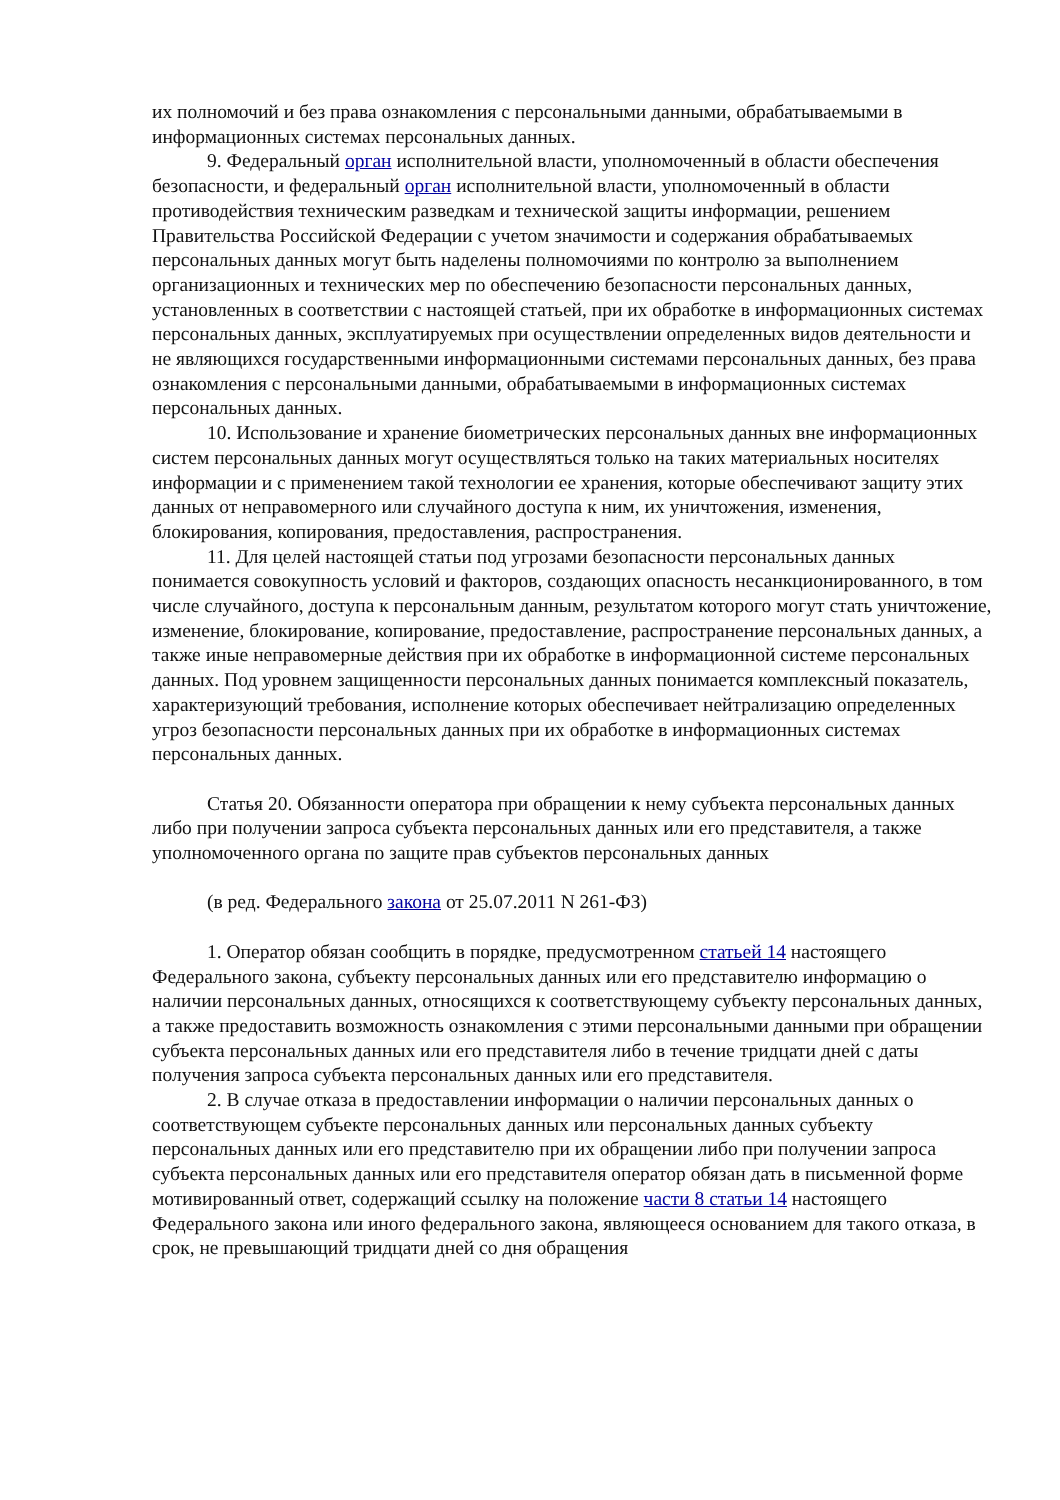их полномочий и без права ознакомления с персональными данными, обрабатываемыми в информационных системах персональных данных.
9. Федеральный орган исполнительной власти, уполномоченный в области обеспечения безопасности, и федеральный орган исполнительной власти, уполномоченный в области противодействия техническим разведкам и технической защиты информации, решением Правительства Российской Федерации с учетом значимости и содержания обрабатываемых персональных данных могут быть наделены полномочиями по контролю за выполнением организационных и технических мер по обеспечению безопасности персональных данных, установленных в соответствии с настоящей статьей, при их обработке в информационных системах персональных данных, эксплуатируемых при осуществлении определенных видов деятельности и не являющихся государственными информационными системами персональных данных, без права ознакомления с персональными данными, обрабатываемыми в информационных системах персональных данных.
10. Использование и хранение биометрических персональных данных вне информационных систем персональных данных могут осуществляться только на таких материальных носителях информации и с применением такой технологии ее хранения, которые обеспечивают защиту этих данных от неправомерного или случайного доступа к ним, их уничтожения, изменения, блокирования, копирования, предоставления, распространения.
11. Для целей настоящей статьи под угрозами безопасности персональных данных понимается совокупность условий и факторов, создающих опасность несанкционированного, в том числе случайного, доступа к персональным данным, результатом которого могут стать уничтожение, изменение, блокирование, копирование, предоставление, распространение персональных данных, а также иные неправомерные действия при их обработке в информационной системе персональных данных. Под уровнем защищенности персональных данных понимается комплексный показатель, характеризующий требования, исполнение которых обеспечивает нейтрализацию определенных угроз безопасности персональных данных при их обработке в информационных системах персональных данных.
Статья 20. Обязанности оператора при обращении к нему субъекта персональных данных либо при получении запроса субъекта персональных данных или его представителя, а также уполномоченного органа по защите прав субъектов персональных данных
(в ред. Федерального закона от 25.07.2011 N 261-ФЗ)
1. Оператор обязан сообщить в порядке, предусмотренном статьей 14 настоящего Федерального закона, субъекту персональных данных или его представителю информацию о наличии персональных данных, относящихся к соответствующему субъекту персональных данных, а также предоставить возможность ознакомления с этими персональными данными при обращении субъекта персональных данных или его представителя либо в течение тридцати дней с даты получения запроса субъекта персональных данных или его представителя.
2. В случае отказа в предоставлении информации о наличии персональных данных о соответствующем субъекте персональных данных или персональных данных субъекту персональных данных или его представителю при их обращении либо при получении запроса субъекта персональных данных или его представителя оператор обязан дать в письменной форме мотивированный ответ, содержащий ссылку на положение части 8 статьи 14 настоящего Федерального закона или иного федерального закона, являющееся основанием для такого отказа, в срок, не превышающий тридцати дней со дня обращения